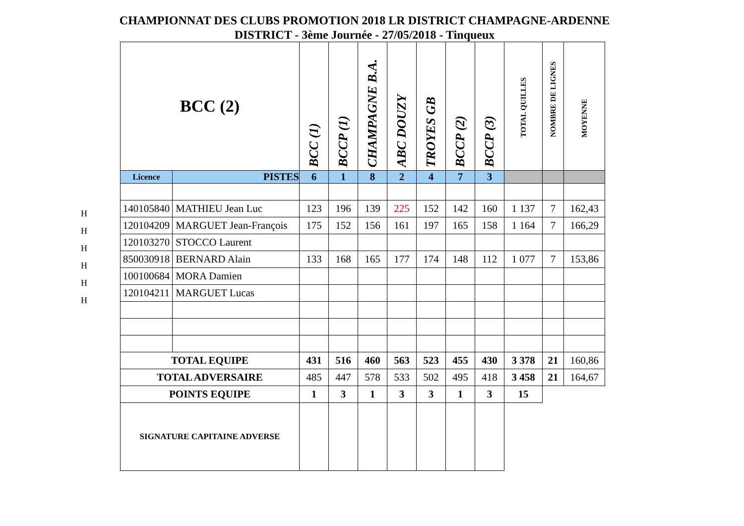CHAMPIONNAT DES CLUBS PROMOTION 2018 LR DISTRICT CHAMPAGNE-ARDENNE
DISTRICT - 3ème Journée - 27/05/2018 - Tinqueux
H
H
H
H
H
H
| BCC (2) | | BCC (1) | BCCP (1) | CHAMPAGNE B.A. | ABC DOUZY | TROYES GB | BCCP (2) | BCCP (3) | TOTAL QUILLES | NOMBRE DE LIGNES | MOYENNE |
| --- | --- | --- | --- | --- | --- | --- | --- | --- | --- | --- | --- |
| Licence | PISTES | 6 | 1 | 8 | 2 | 4 | 7 | 3 | | | |
| 140105840 | MATHIEU Jean Luc | 123 | 196 | 139 | 225 | 152 | 142 | 160 | 1 137 | 7 | 162,43 |
| 120104209 | MARGUET Jean-François | 175 | 152 | 156 | 161 | 197 | 165 | 158 | 1 164 | 7 | 166,29 |
| 120103270 | STOCCO Laurent | | | | | | | | | | |
| 850030918 | BERNARD Alain | 133 | 168 | 165 | 177 | 174 | 148 | 112 | 1 077 | 7 | 153,86 |
| 100100684 | MORA Damien | | | | | | | | | | |
| 120104211 | MARGUET Lucas | | | | | | | | | | |
| TOTAL EQUIPE | | 431 | 516 | 460 | 563 | 523 | 455 | 430 | 3 378 | 21 | 160,86 |
| TOTAL ADVERSAIRE | | 485 | 447 | 578 | 533 | 502 | 495 | 418 | 3 458 | 21 | 164,67 |
| POINTS EQUIPE | | 1 | 3 | 1 | 3 | 3 | 1 | 3 | 15 | | |
| SIGNATURE CAPITAINE ADVERSE | | | | | | | | | | | |